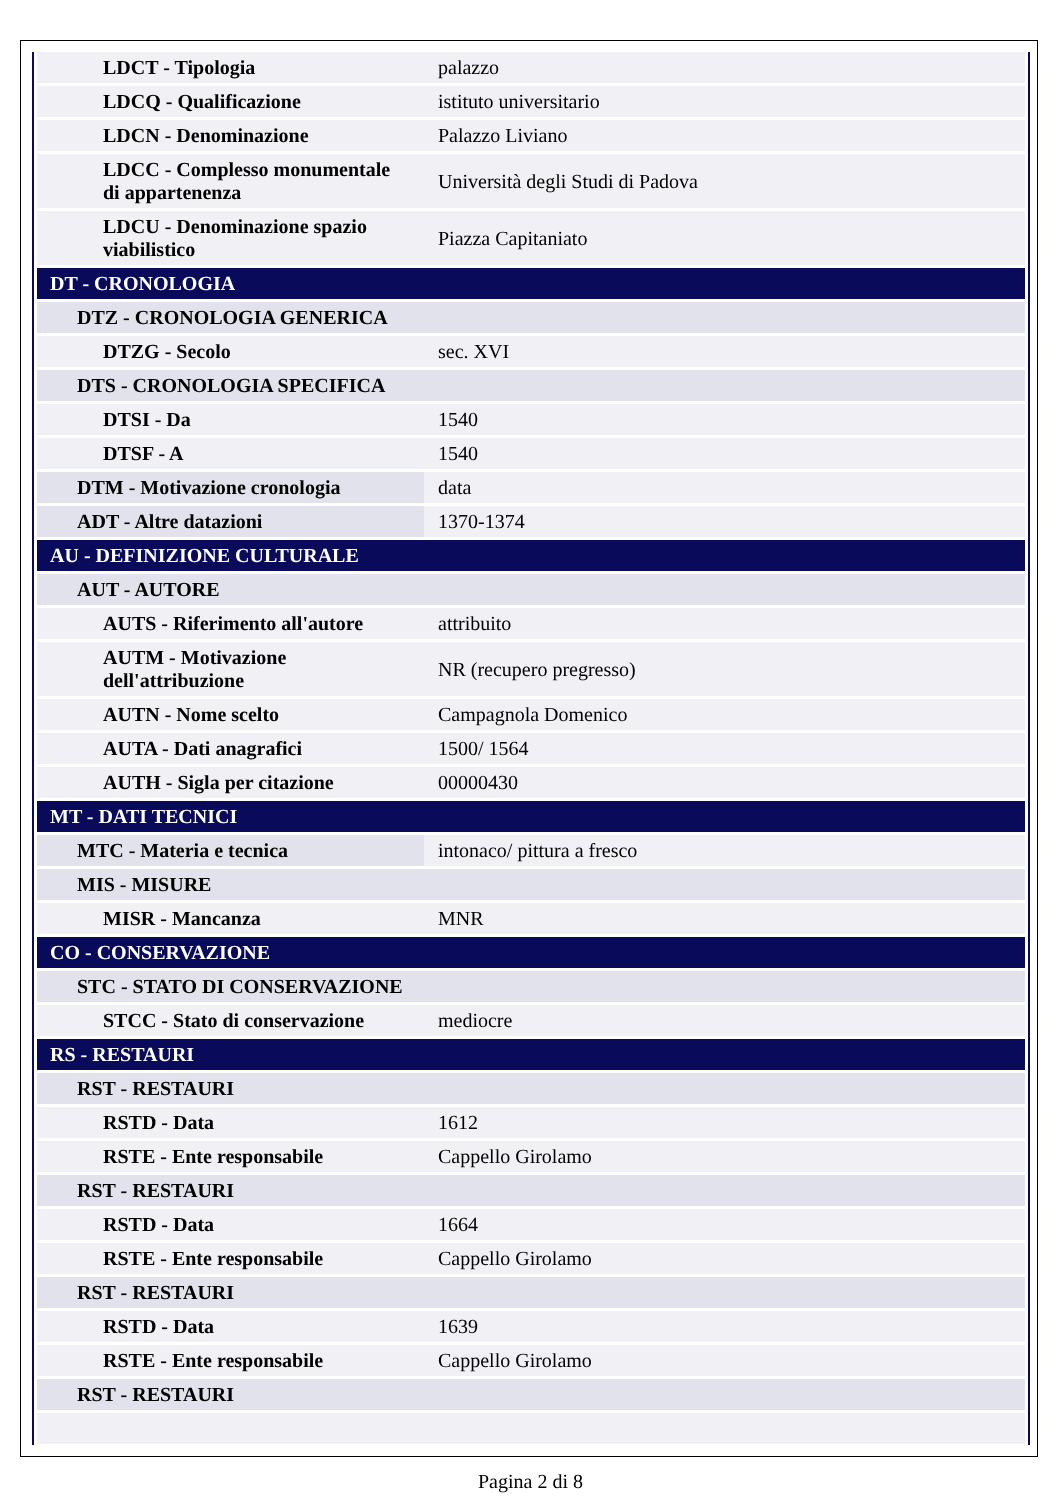| LDCT - Tipologia | palazzo |
| LDCQ - Qualificazione | istituto universitario |
| LDCN - Denominazione | Palazzo Liviano |
| LDCC - Complesso monumentale di appartenenza | Università degli Studi di Padova |
| LDCU - Denominazione spazio viabilistico | Piazza Capitaniato |
| DT - CRONOLOGIA | |
| DTZ - CRONOLOGIA GENERICA | |
| DTZG - Secolo | sec. XVI |
| DTS - CRONOLOGIA SPECIFICA | |
| DTSI - Da | 1540 |
| DTSF - A | 1540 |
| DTM - Motivazione cronologia | data |
| ADT - Altre datazioni | 1370-1374 |
| AU - DEFINIZIONE CULTURALE | |
| AUT - AUTORE | |
| AUTS - Riferimento all'autore | attribuito |
| AUTM - Motivazione dell'attribuzione | NR (recupero pregresso) |
| AUTN - Nome scelto | Campagnola Domenico |
| AUTA - Dati anagrafici | 1500/ 1564 |
| AUTH - Sigla per citazione | 00000430 |
| MT - DATI TECNICI | |
| MTC - Materia e tecnica | intonaco/ pittura a fresco |
| MIS - MISURE | |
| MISR - Mancanza | MNR |
| CO - CONSERVAZIONE | |
| STC - STATO DI CONSERVAZIONE | |
| STCC - Stato di conservazione | mediocre |
| RS - RESTAURI | |
| RST - RESTAURI | |
| RSTD - Data | 1612 |
| RSTE - Ente responsabile | Cappello Girolamo |
| RST - RESTAURI | |
| RSTD - Data | 1664 |
| RSTE - Ente responsabile | Cappello Girolamo |
| RST - RESTAURI | |
| RSTD - Data | 1639 |
| RSTE - Ente responsabile | Cappello Girolamo |
| RST - RESTAURI | |
Pagina 2 di 8